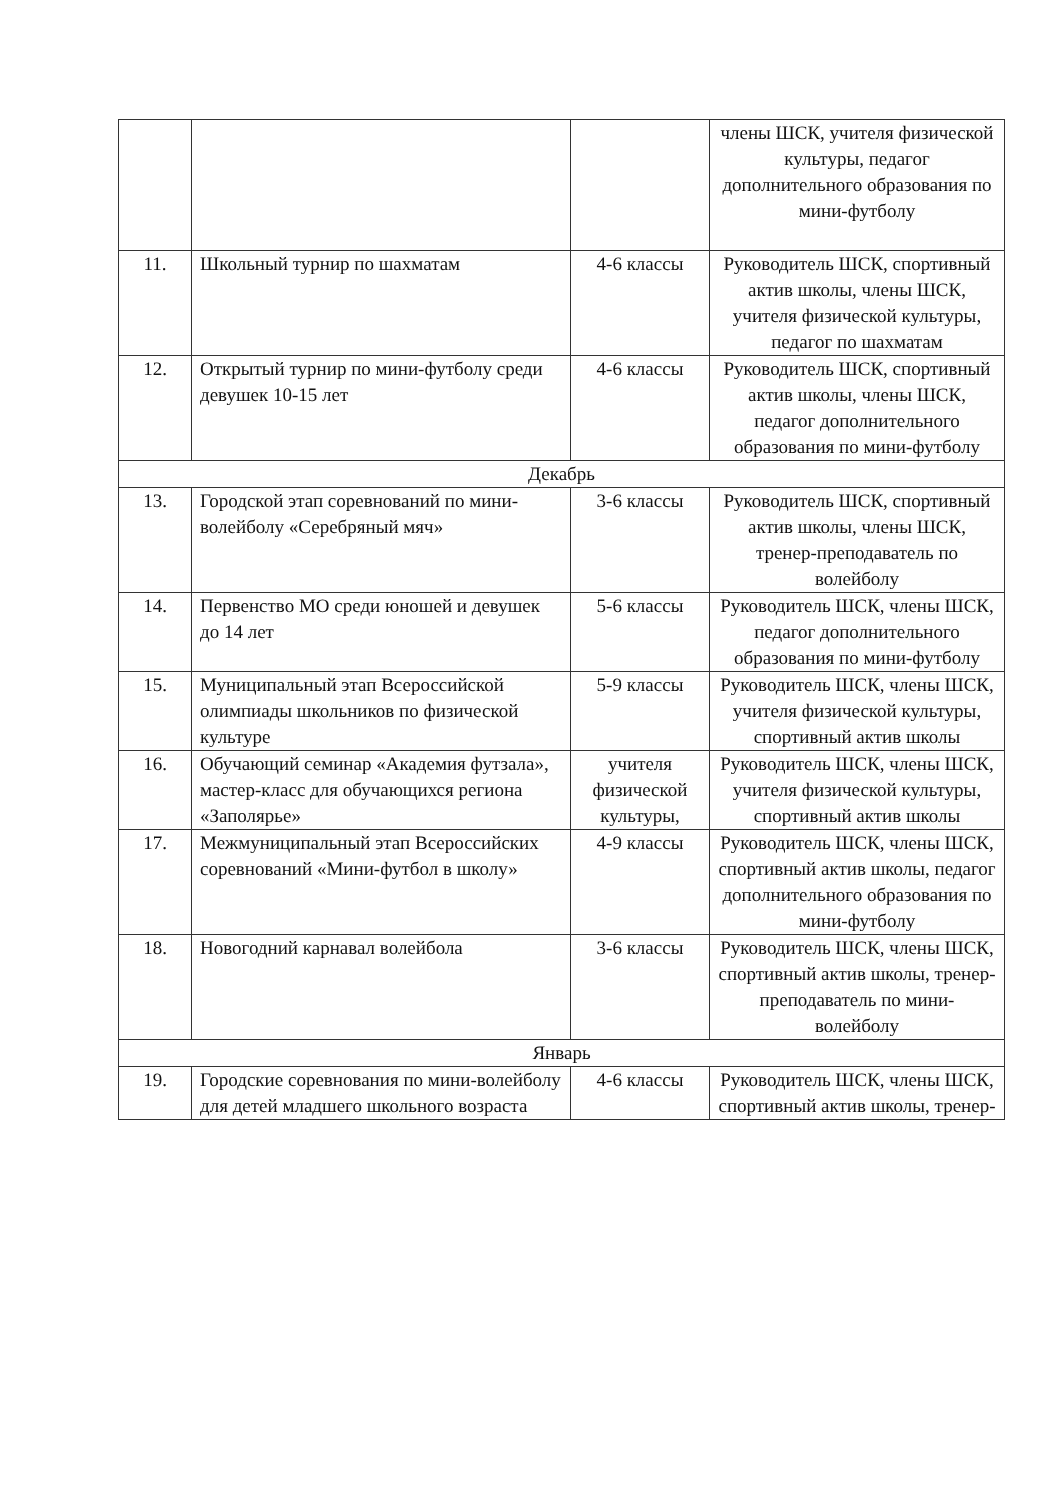| | | | члены ШСК, учителя физической культуры, педагог дополнительного образования по мини-футболу |
| 11. | Школьный турнир по шахматам | 4-6 классы | Руководитель ШСК, спортивный актив школы, члены ШСК, учителя физической культуры, педагог по шахматам |
| 12. | Открытый турнир по мини-футболу среди девушек 10-15 лет | 4-6 классы | Руководитель ШСК, спортивный актив школы, члены ШСК, педагог дополнительного образования по мини-футболу |
| Декабрь | | | |
| 13. | Городской этап соревнований по мини-волейболу «Серебряный мяч» | 3-6 классы | Руководитель ШСК, спортивный актив школы, члены ШСК, тренер-преподаватель по волейболу |
| 14. | Первенство МО среди юношей и девушек до 14 лет | 5-6 классы | Руководитель ШСК, члены ШСК, педагог дополнительного образования по мини-футболу |
| 15. | Муниципальный этап Всероссийской олимпиады школьников по физической культуре | 5-9 классы | Руководитель ШСК, члены ШСК, учителя физической культуры, спортивный актив школы |
| 16. | Обучающий семинар «Академия футзала», мастер-класс для обучающихся региона «Заполярье» | учителя физической культуры, | Руководитель ШСК, члены ШСК, учителя физической культуры, спортивный актив школы |
| 17. | Межмуниципальный этап Всероссийских соревнований «Мини-футбол в школу» | 4-9 классы | Руководитель ШСК, члены ШСК, спортивный актив школы, педагог дополнительного образования по мини-футболу |
| 18. | Новогодний карнавал волейбола | 3-6 классы | Руководитель ШСК, члены ШСК, спортивный актив школы, тренер-преподаватель по мини-волейболу |
| Январь | | | |
| 19. | Городские соревнования по мини-волейболу для детей младшего школьного возраста | 4-6 классы | Руководитель ШСК, члены ШСК, спортивный актив школы, тренер- |